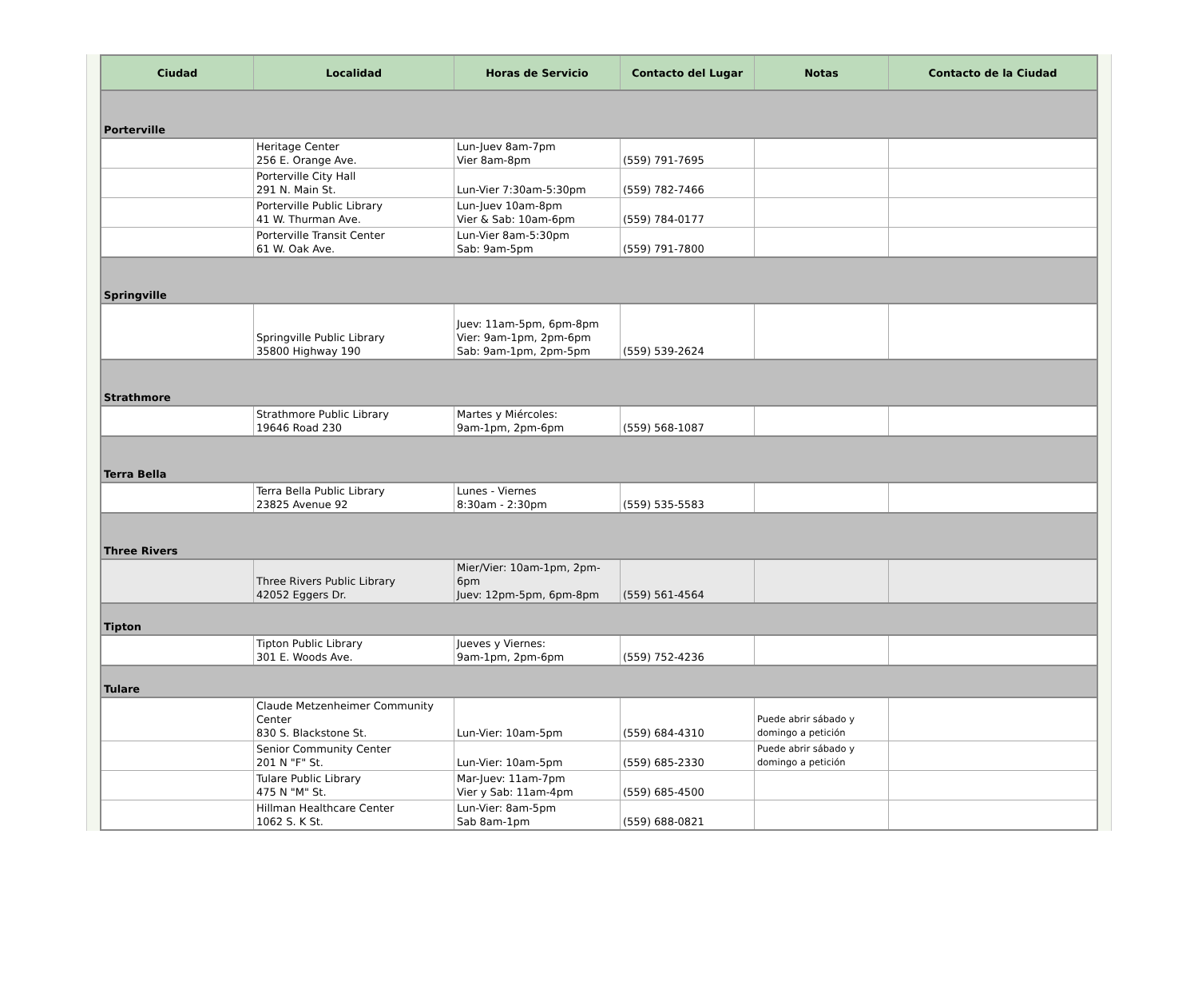| Ciudad | Localidad | Horas de Servicio | Contacto del Lugar | Notas | Contacto de la Ciudad |
| --- | --- | --- | --- | --- | --- |
| Porterville | | | | | |
| | Heritage Center 256 E. Orange Ave. | Lun-Juev 8am-7pm Vier 8am-8pm | (559) 791-7695 | | |
| | Porterville City Hall 291 N. Main St. | Lun-Vier 7:30am-5:30pm | (559) 782-7466 | | |
| | Porterville Public Library 41 W. Thurman Ave. | Lun-Juev 10am-8pm Vier & Sab: 10am-6pm | (559) 784-0177 | | |
| | Porterville Transit Center 61 W. Oak Ave. | Lun-Vier 8am-5:30pm Sab: 9am-5pm | (559) 791-7800 | | |
| Springville | | | | | |
| | Springville Public Library 35800 Highway 190 | Juev: 11am-5pm, 6pm-8pm Vier: 9am-1pm, 2pm-6pm Sab: 9am-1pm, 2pm-5pm | (559) 539-2624 | | |
| Strathmore | | | | | |
| | Strathmore Public Library 19646 Road 230 | Martes y Miércoles: 9am-1pm, 2pm-6pm | (559) 568-1087 | | |
| Terra Bella | | | | | |
| | Terra Bella Public Library 23825 Avenue 92 | Lunes - Viernes 8:30am - 2:30pm | (559) 535-5583 | | |
| Three Rivers | | | | | |
| | Three Rivers Public Library 42052 Eggers Dr. | Mier/Vier: 10am-1pm, 2pm-6pm Juev: 12pm-5pm, 6pm-8pm | (559) 561-4564 | | |
| Tipton | | | | | |
| | Tipton Public Library 301 E. Woods Ave. | Jueves y Viernes: 9am-1pm, 2pm-6pm | (559) 752-4236 | | |
| Tulare | | | | | |
| | Claude Metzenheimer Community Center 830 S. Blackstone St. | Lun-Vier: 10am-5pm | (559) 684-4310 | Puede abrir sábado y domingo a petición | |
| | Senior Community Center 201 N "F" St. | Lun-Vier: 10am-5pm | (559) 685-2330 | Puede abrir sábado y domingo a petición | |
| | Tulare Public Library 475 N "M" St. | Mar-Juev: 11am-7pm Vier y Sab: 11am-4pm | (559) 685-4500 | | |
| | Hillman Healthcare Center 1062 S. K St. | Lun-Vier: 8am-5pm Sab 8am-1pm | (559) 688-0821 | | |